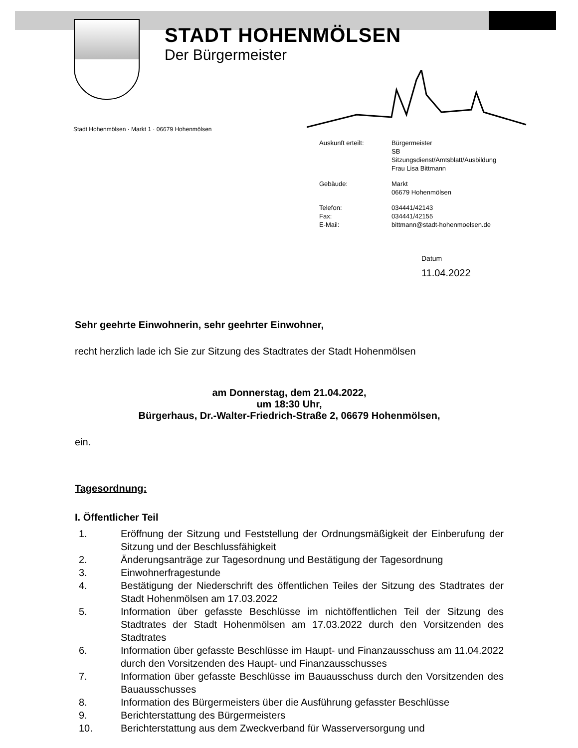STADT HOHENMÖLSEN
Der Bürgermeister
Stadt Hohenmölsen · Markt 1 · 06679 Hohenmölsen
| Auskunft erteilt: | Bürgermeister SB Sitzungsdienst/Amtsblatt/Ausbildung Frau Lisa Bittmann |
| Gebäude: | Markt 06679 Hohenmölsen |
| Telefon: Fax: E-Mail: | 034441/42143 034441/42155 bittmann@stadt-hohenmoelsen.de |
Datum
11.04.2022
Sehr geehrte Einwohnerin, sehr geehrter Einwohner,
recht herzlich lade ich Sie zur Sitzung des Stadtrates der Stadt Hohenmölsen
am Donnerstag, dem 21.04.2022,
um 18:30 Uhr,
Bürgerhaus, Dr.-Walter-Friedrich-Straße 2, 06679 Hohenmölsen,
ein.
Tagesordnung:
I. Öffentlicher Teil
1. Eröffnung der Sitzung und Feststellung der Ordnungsmäßigkeit der Einberufung der Sitzung und der Beschlussfähigkeit
2. Änderungsanträge zur Tagesordnung und Bestätigung der Tagesordnung
3. Einwohnerfragestunde
4. Bestätigung der Niederschrift des öffentlichen Teiles der Sitzung des Stadtrates der Stadt Hohenmölsen am 17.03.2022
5. Information über gefasste Beschlüsse im nichtöffentlichen Teil der Sitzung des Stadtrates der Stadt Hohenmölsen am 17.03.2022 durch den Vorsitzenden des Stadtrates
6. Information über gefasste Beschlüsse im Haupt- und Finanzausschuss am 11.04.2022 durch den Vorsitzenden des Haupt- und Finanzausschusses
7. Information über gefasste Beschlüsse im Bauausschuss durch den Vorsitzenden des Bauausschusses
8. Information des Bürgermeisters über die Ausführung gefasster Beschlüsse
9. Berichterstattung des Bürgermeisters
10. Berichterstattung aus dem Zweckverband für Wasserversorgung und